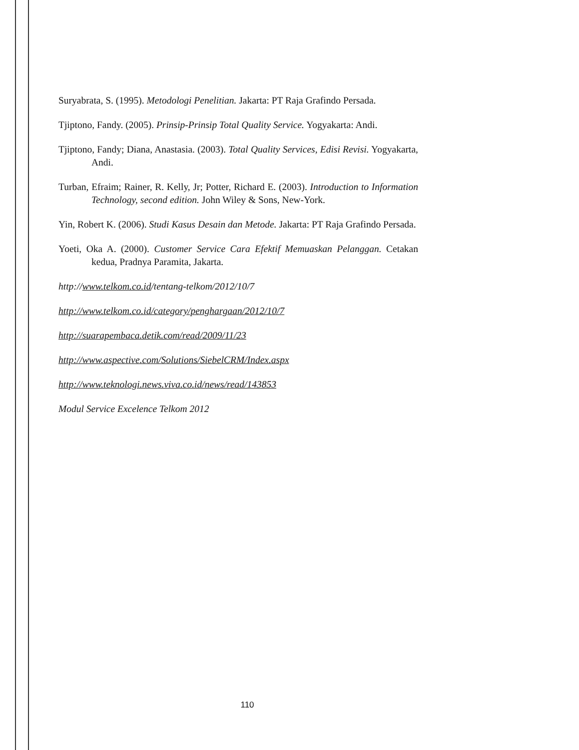Suryabrata, S. (1995). Metodologi Penelitian. Jakarta: PT Raja Grafindo Persada.
Tjiptono, Fandy. (2005). Prinsip-Prinsip Total Quality Service. Yogyakarta: Andi.
Tjiptono, Fandy; Diana, Anastasia. (2003). Total Quality Services, Edisi Revisi. Yogyakarta, Andi.
Turban, Efraim; Rainer, R. Kelly, Jr; Potter, Richard E. (2003). Introduction to Information Technology, second edition. John Wiley & Sons, New-York.
Yin, Robert K. (2006). Studi Kasus Desain dan Metode. Jakarta: PT Raja Grafindo Persada.
Yoeti, Oka A. (2000). Customer Service Cara Efektif Memuaskan Pelanggan. Cetakan kedua, Pradnya Paramita, Jakarta.
http://www.telkom.co.id/tentang-telkom/2012/10/7
http://www.telkom.co.id/category/penghargaan/2012/10/7
http://suarapembaca.detik.com/read/2009/11/23
http://www.aspective.com/Solutions/SiebelCRM/Index.aspx
http://www.teknologi.news.viva.co.id/news/read/143853
Modul Service Excelence Telkom 2012
110